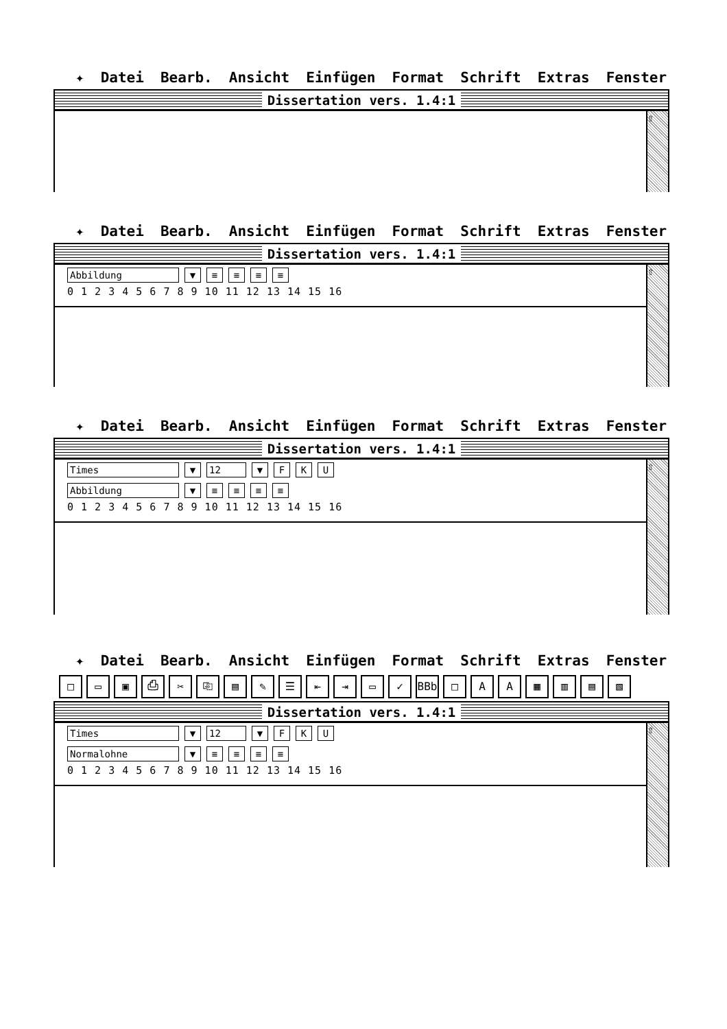✦ Datei Bearb. Ansicht Einfügen Format Schrift Extras Fenster
Dissertation vers. 1.4:1
⇧
✦ Datei Bearb. Ansicht Einfügen Format Schrift Extras Fenster
Dissertation vers. 1.4:1
Abbildung ▼ ≡ ≡ ≡ ≡
0 1 2 3 4 5 6 7 8 9 10 11 12 13 14 15 16
⇧
✦ Datei Bearb. Ansicht Einfügen Format Schrift Extras Fenster
Dissertation vers. 1.4:1
Times ▼ 12 ▼ FKU
Abbildung ▼ ≡ ≡ ≡ ≡
0 1 2 3 4 5 6 7 8 9 10 11 12 13 14 15 16
⇧
✦ Datei Bearb. Ansicht Einfügen Format Schrift Extras Fenster
□ ▭ ▣ ⎙ ✂ ⎘ ▤ ✎ ☰ ⇤ ⇥ ▭ ✓ BBb □ AA ▦ ▥ ▤ ▧
Dissertation vers. 1.4:1
Times ▼ 12 ▼ FKU
Normalohne ▼ ≡ ≡ ≡ ≡
0 1 2 3 4 5 6 7 8 9 10 11 12 13 14 15 16
⇧